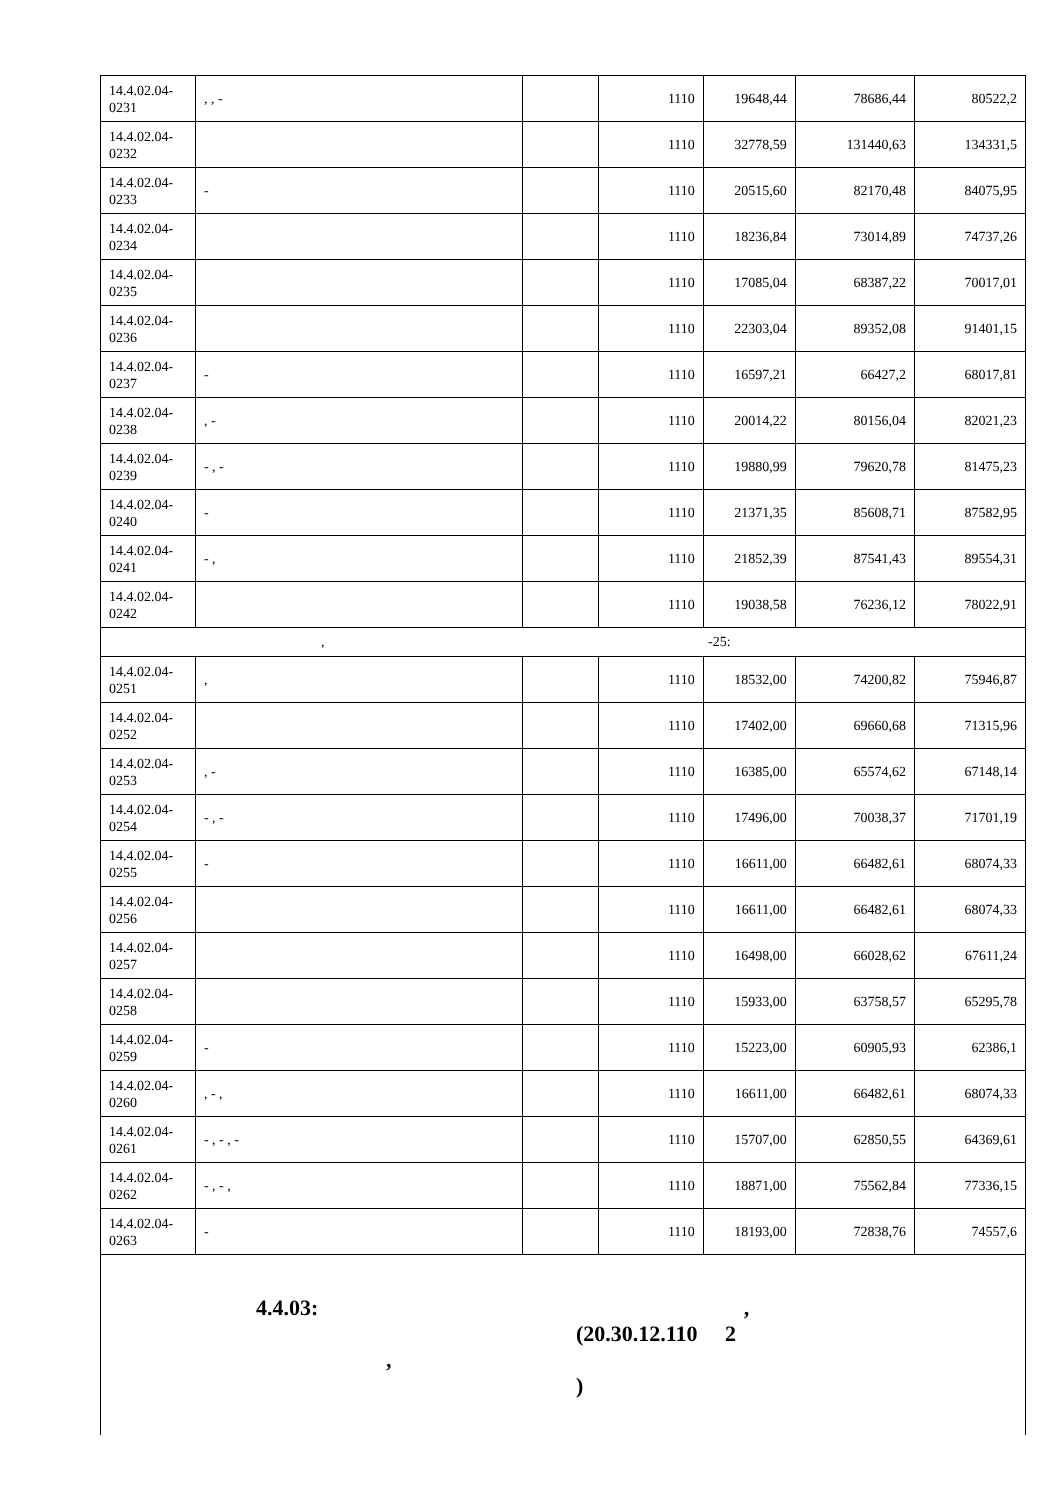| 14.4.02.04- 0231 | , , - | | 1110 | 19648,44 | 78686,44 | 80522,2 |
| 14.4.02.04- 0232 | | | 1110 | 32778,59 | 131440,63 | 134331,5 |
| 14.4.02.04- 0233 | - | | 1110 | 20515,60 | 82170,48 | 84075,95 |
| 14.4.02.04- 0234 | | | 1110 | 18236,84 | 73014,89 | 74737,26 |
| 14.4.02.04- 0235 | | | 1110 | 17085,04 | 68387,22 | 70017,01 |
| 14.4.02.04- 0236 | | | 1110 | 22303,04 | 89352,08 | 91401,15 |
| 14.4.02.04- 0237 | - | | 1110 | 16597,21 | 66427,2 | 68017,81 |
| 14.4.02.04- 0238 | , - | | 1110 | 20014,22 | 80156,04 | 82021,23 |
| 14.4.02.04- 0239 | - , - | | 1110 | 19880,99 | 79620,78 | 81475,23 |
| 14.4.02.04- 0240 | - | | 1110 | 21371,35 | 85608,71 | 87582,95 |
| 14.4.02.04- 0241 | - , | | 1110 | 21852,39 | 87541,43 | 89554,31 |
| 14.4.02.04- 0242 | | | 1110 | 19038,58 | 76236,12 | 78022,91 |
| , -25: | | | | | | |
| 14.4.02.04- 0251 | , | | 1110 | 18532,00 | 74200,82 | 75946,87 |
| 14.4.02.04- 0252 | | | 1110 | 17402,00 | 69660,68 | 71315,96 |
| 14.4.02.04- 0253 | , - | | 1110 | 16385,00 | 65574,62 | 67148,14 |
| 14.4.02.04- 0254 | - , - | | 1110 | 17496,00 | 70038,37 | 71701,19 |
| 14.4.02.04- 0255 | - | | 1110 | 16611,00 | 66482,61 | 68074,33 |
| 14.4.02.04- 0256 | | | 1110 | 16611,00 | 66482,61 | 68074,33 |
| 14.4.02.04- 0257 | | | 1110 | 16498,00 | 66028,62 | 67611,24 |
| 14.4.02.04- 0258 | | | 1110 | 15933,00 | 63758,57 | 65295,78 |
| 14.4.02.04- 0259 | - | | 1110 | 15223,00 | 60905,93 | 62386,1 |
| 14.4.02.04- 0260 | , - , | | 1110 | 16611,00 | 66482,61 | 68074,33 |
| 14.4.02.04- 0261 | - , - , - | | 1110 | 15707,00 | 62850,55 | 64369,61 |
| 14.4.02.04- 0262 | - , - , | | 1110 | 18871,00 | 75562,84 | 77336,15 |
| 14.4.02.04- 0263 | - | | 1110 | 18193,00 | 72838,76 | 74557,6 |
4.4.03: ,
(20.30.12.110 2
,
)